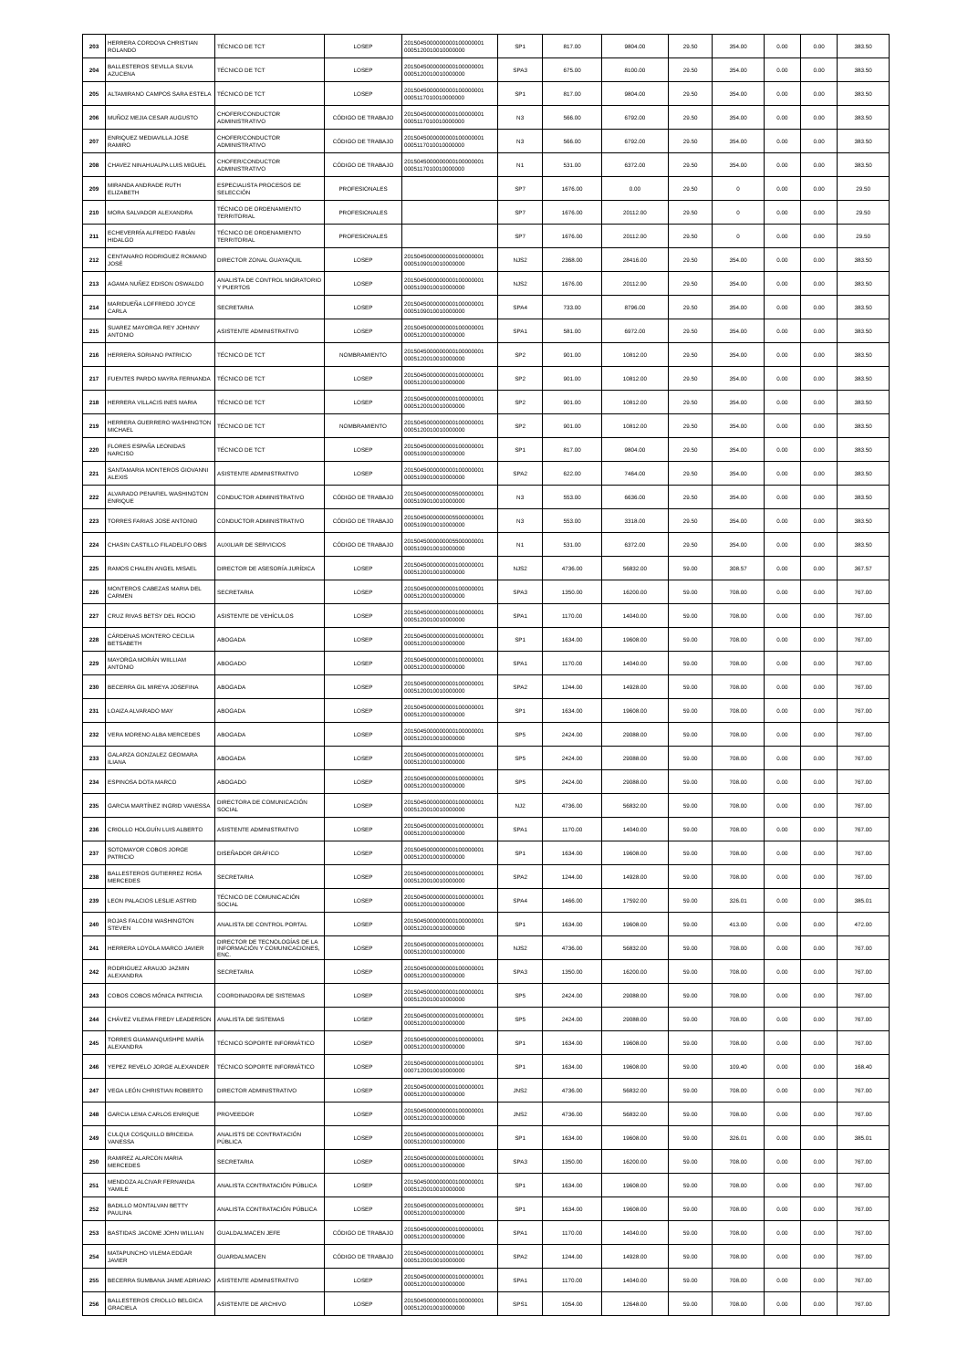| 203 | HERRERA CORDOVA CHRISTIAN ROLANDO | TÉCNICO DE TCT | LOSEP | 2015045000000000100000001 0005120010010000000 | SP1 | 817.00 | 9804.00 | 29.50 | 354.00 | 0.00 | 0.00 | 383.50 |
| 204 | BALLESTEROS SEVILLA SILVIA AZUCENA | TÉCNICO DE TCT | LOSEP | 2015045000000000100000001 0005120010010000000 | SPA3 | 675.00 | 8100.00 | 29.50 | 354.00 | 0.00 | 0.00 | 383.50 |
| 205 | ALTAMIRANO CAMPOS SARA ESTELA | TÉCNICO DE TCT | LOSEP | 2015045000000000100000001 0005117010010000000 | SP1 | 817.00 | 9804.00 | 29.50 | 354.00 | 0.00 | 0.00 | 383.50 |
| 206 | MUÑOZ MEJIA CESAR AUGUSTO | CHOFER/CONDUCTOR ADMINISTRATIVO | CÓDIGO DE TRABAJO | 2015045000000000100000001 0005117010010000000 | N3 | 566.00 | 6792.00 | 29.50 | 354.00 | 0.00 | 0.00 | 383.50 |
| 207 | ENRIQUEZ MEDIAVILLA JOSE RAMIRO | CHOFER/CONDUCTOR ADMINISTRATIVO | CÓDIGO DE TRABAJO | 2015045000000000100000001 0005117010010000000 | N3 | 566.00 | 6792.00 | 29.50 | 354.00 | 0.00 | 0.00 | 383.50 |
| 208 | CHAVEZ NINAHUALPA LUIS MIGUEL | CHOFER/CONDUCTOR ADMINISTRATIVO | CÓDIGO DE TRABAJO | 2015045000000000100000001 0005117010010000000 | N1 | 531.00 | 6372.00 | 29.50 | 354.00 | 0.00 | 0.00 | 383.50 |
| 209 | MIRANDA ANDRADE RUTH ELIZABETH | ESPECIALISTA PROCESOS DE SELECCIÓN | PROFESIONALES | | SP7 | 1676.00 | 0.00 | 29.50 | 0 | 0.00 | 0.00 | 29.50 |
| 210 | MORA SALVADOR ALEXANDRA | TÉCNICO DE ORDENAMIENTO TERRITORIAL | PROFESIONALES | | SP7 | 1676.00 | 20112.00 | 29.50 | 0 | 0.00 | 0.00 | 29.50 |
| 211 | ECHEVERRÍA ALFREDO FABIÁN HIDALGO | TÉCNICO DE ORDENAMIENTO TERRITORIAL | PROFESIONALES | | SP7 | 1676.00 | 20112.00 | 29.50 | 0 | 0.00 | 0.00 | 29.50 |
| 212 | CENTANARO RODRIGUEZ ROMANO JOSÉ | DIRECTOR ZONAL GUAYAQUIL | LOSEP | 2015045000000000100000001 0005109010010000000 | NJS2 | 2368.00 | 28416.00 | 29.50 | 354.00 | 0.00 | 0.00 | 383.50 |
| 213 | AGAMA NUÑEZ EDISON OSWALDO | ANALISTA DE CONTROL MIGRATORIO Y PUERTOS | LOSEP | 2015045000000000100000001 0005109010010000000 | NJS2 | 1676.00 | 20112.00 | 29.50 | 354.00 | 0.00 | 0.00 | 383.50 |
| 214 | MARIDUEÑA LOFFREDO JOYCE CARLA | SECRETARIA | LOSEP | 2015045000000000100000001 0005109010010000000 | SPA4 | 733.00 | 8796.00 | 29.50 | 354.00 | 0.00 | 0.00 | 383.50 |
| 215 | SUAREZ MAYORGA REY JOHNNY ANTONIO | ASISTENTE ADMINISTRATIVO | LOSEP | 2015045000000000100000001 0005120010010000000 | SPA1 | 581.00 | 6972.00 | 29.50 | 354.00 | 0.00 | 0.00 | 383.50 |
| 216 | HERRERA SORIANO PATRICIO | TÉCNICO DE TCT | NOMBRAMIENTO | 2015045000000000100000001 0005120010010000000 | SP2 | 901.00 | 10812.00 | 29.50 | 354.00 | 0.00 | 0.00 | 383.50 |
| 217 | FUENTES PARDO MAYRA FERNANDA | TÉCNICO DE TCT | LOSEP | 2015045000000000100000001 0005120010010000000 | SP2 | 901.00 | 10812.00 | 29.50 | 354.00 | 0.00 | 0.00 | 383.50 |
| 218 | HERRERA VILLACIS INES MARIA | TÉCNICO DE TCT | LOSEP | 2015045000000000100000001 0005120010010000000 | SP2 | 901.00 | 10812.00 | 29.50 | 354.00 | 0.00 | 0.00 | 383.50 |
| 219 | HERRERA GUERRERO WASHINGTON MICHAEL | TÉCNICO DE TCT | NOMBRAMIENTO | 2015045000000000100000001 0005120010010000000 | SP2 | 901.00 | 10812.00 | 29.50 | 354.00 | 0.00 | 0.00 | 383.50 |
| 220 | FLORES ESPAÑA LEONIDAS NARCISO | TÉCNICO DE TCT | LOSEP | 2015045000000000100000001 0005109010010000000 | SP1 | 817.00 | 9804.00 | 29.50 | 354.00 | 0.00 | 0.00 | 383.50 |
| 221 | SANTAMARIA MONTEROS GIOVANNI ALEXIS | ASISTENTE ADMINISTRATIVO | LOSEP | 2015045000000000100000001 0005109010010000000 | SPA2 | 622.00 | 7464.00 | 29.50 | 354.00 | 0.00 | 0.00 | 383.50 |
| 222 | ALVARADO PENAFIEL WASHINGTON ENRIQUE | CONDUCTOR ADMINISTRATIVO | CÓDIGO DE TRABAJO | 2015045000000005500000001 0005109010010000000 | N3 | 553.00 | 6636.00 | 29.50 | 354.00 | 0.00 | 0.00 | 383.50 |
| 223 | TORRES FARIAS JOSE ANTONIO | CONDUCTOR ADMINISTRATIVO | CÓDIGO DE TRABAJO | 2015045000000005500000001 0005109010010000000 | N3 | 553.00 | 3318.00 | 29.50 | 354.00 | 0.00 | 0.00 | 383.50 |
| 224 | CHASIN CASTILLO FILADELFO OBIS | AUXILIAR DE SERVICIOS | CÓDIGO DE TRABAJO | 2015045000000005500000001 0005109010010000000 | N1 | 531.00 | 6372.00 | 29.50 | 354.00 | 0.00 | 0.00 | 383.50 |
| 225 | RAMOS CHALEN ANGEL MISAEL | DIRECTOR DE ASESORÍA JURÍDICA | LOSEP | 2015045000000000100000001 0005120010010000000 | NJS2 | 4736.00 | 56832.00 | 59.00 | 308.57 | 0.00 | 0.00 | 367.57 |
| 226 | MONTEROS CABEZAS MARIA DEL CARMEN | SECRETARIA | LOSEP | 2015045000000000100000001 0005120010010000000 | SPA3 | 1350.00 | 16200.00 | 59.00 | 708.00 | 0.00 | 0.00 | 767.00 |
| 227 | CRUZ RIVAS BETSY DEL ROCIO | ASISTENTE DE VEHÍCULOS | LOSEP | 2015045000000000100000001 0005120010010000000 | SPA1 | 1170.00 | 14040.00 | 59.00 | 708.00 | 0.00 | 0.00 | 767.00 |
| 228 | CÁRDENAS MONTERO CECILIA BETSABETH | ABOGADA | LOSEP | 2015045000000000100000001 0005120010010000000 | SP1 | 1634.00 | 19608.00 | 59.00 | 708.00 | 0.00 | 0.00 | 767.00 |
| 229 | MAYORGA MORÁN WIILLIAM ANTONIO | ABOGADO | LOSEP | 2015045000000000100000001 0005120010010000000 | SPA1 | 1170.00 | 14040.00 | 59.00 | 708.00 | 0.00 | 0.00 | 767.00 |
| 230 | BECERRA GIL MIREYA JOSEFINA | ABOGADA | LOSEP | 2015045000000000100000001 0005120010010000000 | SPA2 | 1244.00 | 14928.00 | 59.00 | 708.00 | 0.00 | 0.00 | 767.00 |
| 231 | LOAIZA ALVARADO MAY | ABOGADA | LOSEP | 2015045000000000100000001 0005120010010000000 | SP1 | 1634.00 | 19608.00 | 59.00 | 708.00 | 0.00 | 0.00 | 767.00 |
| 232 | VERA MORENO ALBA MERCEDES | ABOGADA | LOSEP | 2015045000000000100000001 0005120010010000000 | SP5 | 2424.00 | 29088.00 | 59.00 | 708.00 | 0.00 | 0.00 | 767.00 |
| 233 | GALARZA GONZALEZ GEOMARA ILIANA | ABOGADA | LOSEP | 2015045000000000100000001 0005120010010000000 | SP5 | 2424.00 | 29088.00 | 59.00 | 708.00 | 0.00 | 0.00 | 767.00 |
| 234 | ESPINOSA DOTA MARCO | ABOGADO | LOSEP | 2015045000000000100000001 0005120010010000000 | SP5 | 2424.00 | 29088.00 | 59.00 | 708.00 | 0.00 | 0.00 | 767.00 |
| 235 | GARCIA MARTÍNEZ INGRID VANESSA | DIRECTORA DE COMUNICACIÓN SOCIAL | LOSEP | 2015045000000000100000001 0005120010010000000 | NJ2 | 4736.00 | 56832.00 | 59.00 | 708.00 | 0.00 | 0.00 | 767.00 |
| 236 | CRIOLLO HOLGUÍN LUIS ALBERTO | ASISTENTE ADMINISTRATIVO | LOSEP | 2015045000000000100000001 0005120010010000000 | SPA1 | 1170.00 | 14040.00 | 59.00 | 708.00 | 0.00 | 0.00 | 767.00 |
| 237 | SOTOMAYOR COBOS JORGE PATRICIO | DISEÑADOR GRÁFICO | LOSEP | 2015045000000000100000001 0005120010010000000 | SP1 | 1634.00 | 19608.00 | 59.00 | 708.00 | 0.00 | 0.00 | 767.00 |
| 238 | BALLESTEROS GUTIERREZ ROSA MERCEDES | SECRETARIA | LOSEP | 2015045000000000100000001 0005120010010000000 | SPA2 | 1244.00 | 14928.00 | 59.00 | 708.00 | 0.00 | 0.00 | 767.00 |
| 239 | LEON PALACIOS LESLIE ASTRID | TÉCNICO DE COMUNICACIÓN SOCIAL | LOSEP | 2015045000000000100000001 0005120010010000000 | SPA4 | 1466.00 | 17592.00 | 59.00 | 326.01 | 0.00 | 0.00 | 385.01 |
| 240 | ROJAS FALCONI WASHINGTON STEVEN | ANALISTA DE CONTROL PORTAL | LOSEP | 2015045000000000100000001 0005120010010000000 | SP1 | 1634.00 | 19608.00 | 59.00 | 413.00 | 0.00 | 0.00 | 472.00 |
| 241 | HERRERA LOYOLA MARCO JAVIER | DIRECTOR DE TECNOLOGÍAS DE LA INFORMACIÓN Y COMUNICACIONES, ENC. | LOSEP | 2015045000000000100000001 0005120010010000000 | NJS2 | 4736.00 | 56832.00 | 59.00 | 708.00 | 0.00 | 0.00 | 767.00 |
| 242 | RODRIGUEZ ARAUJO JAZMIN ALEXANDRA | SECRETARIA | LOSEP | 2015045000000000100000001 0005120010010000000 | SPA3 | 1350.00 | 16200.00 | 59.00 | 708.00 | 0.00 | 0.00 | 767.00 |
| 243 | COBOS COBOS MÓNICA PATRICIA | COORDINADORA DE SISTEMAS | LOSEP | 2015045000000000100000001 0005120010010000000 | SP5 | 2424.00 | 29088.00 | 59.00 | 708.00 | 0.00 | 0.00 | 767.00 |
| 244 | CHÁVEZ VILEMA FREDY LEADERSON | ANALISTA DE SISTEMAS | LOSEP | 2015045000000000100000001 0005120010010000000 | SP5 | 2424.00 | 29088.00 | 59.00 | 708.00 | 0.00 | 0.00 | 767.00 |
| 245 | TORRES GUAMANQUISHPE MARÍA ALEXANDRA | TÉCNICO SOPORTE INFORMÁTICO | LOSEP | 2015045000000000100000001 0005120010010000000 | SP1 | 1634.00 | 19608.00 | 59.00 | 708.00 | 0.00 | 0.00 | 767.00 |
| 246 | YEPEZ REVELO JORGE ALEXANDER | TÉCNICO SOPORTE INFORMÁTICO | LOSEP | 2015045000000000100001001 0007120010010000000 | SP1 | 1634.00 | 19608.00 | 59.00 | 109.40 | 0.00 | 0.00 | 168.40 |
| 247 | VEGA LEÓN CHRISTIAN ROBERTO | DIRECTOR ADMINISTRATIVO | LOSEP | 2015045000000000100000001 0005120010010000000 | JNS2 | 4736.00 | 56832.00 | 59.00 | 708.00 | 0.00 | 0.00 | 767.00 |
| 248 | GARCIA LEMA CARLOS ENRIQUE | PROVEEDOR | LOSEP | 2015045000000000100000001 0005120010010000000 | JNS2 | 4736.00 | 56832.00 | 59.00 | 708.00 | 0.00 | 0.00 | 767.00 |
| 249 | CULQUI COSQUILLO BRICEIDA VANESSA | ANALISTS DE CONTRATACIÓN PÚBLICA | LOSEP | 2015045000000000100000001 0005120010010000000 | SP1 | 1634.00 | 19608.00 | 59.00 | 326.01 | 0.00 | 0.00 | 385.01 |
| 250 | RAMIREZ ALARCON MARIA MERCEDES | SECRETARIA | LOSEP | 2015045000000000100000001 0005120010010000000 | SPA3 | 1350.00 | 16200.00 | 59.00 | 708.00 | 0.00 | 0.00 | 767.00 |
| 251 | MENDOZA ALCIVAR FERNANDA YAMILE | ANALISTA CONTRATACIÓN PÚBLICA | LOSEP | 2015045000000000100000001 0005120010010000000 | SP1 | 1634.00 | 19608.00 | 59.00 | 708.00 | 0.00 | 0.00 | 767.00 |
| 252 | BADILLO MONTALVAN BETTY PAULINA | ANALISTA CONTRATACIÓN PÚBLICA | LOSEP | 2015045000000000100000001 0005120010010000000 | SP1 | 1634.00 | 19608.00 | 59.00 | 708.00 | 0.00 | 0.00 | 767.00 |
| 253 | BASTIDAS JACOME JOHN WILLIAN | GUALDALMACEN JEFE | CÓDIGO DE TRABAJO | 2015045000000000100000001 0005120010010000000 | SPA1 | 1170.00 | 14040.00 | 59.00 | 708.00 | 0.00 | 0.00 | 767.00 |
| 254 | MATAPUNCHO VILEMA EDGAR JAVIER | GUARDALMACEN | CÓDIGO DE TRABAJO | 2015045000000000100000001 0005120010010000000 | SPA2 | 1244.00 | 14928.00 | 59.00 | 708.00 | 0.00 | 0.00 | 767.00 |
| 255 | BECERRA SUMBANA JAIME ADRIANO | ASISTENTE ADMINISTRATIVO | LOSEP | 2015045000000000100000001 0005120010010000000 | SPA1 | 1170.00 | 14040.00 | 59.00 | 708.00 | 0.00 | 0.00 | 767.00 |
| 256 | BALLESTEROS CRIOLLO BELGICA GRACIELA | ASISTENTE DE ARCHIVO | LOSEP | 2015045000000000100000001 0005120010010000000 | SPS1 | 1054.00 | 12648.00 | 59.00 | 708.00 | 0.00 | 0.00 | 767.00 |